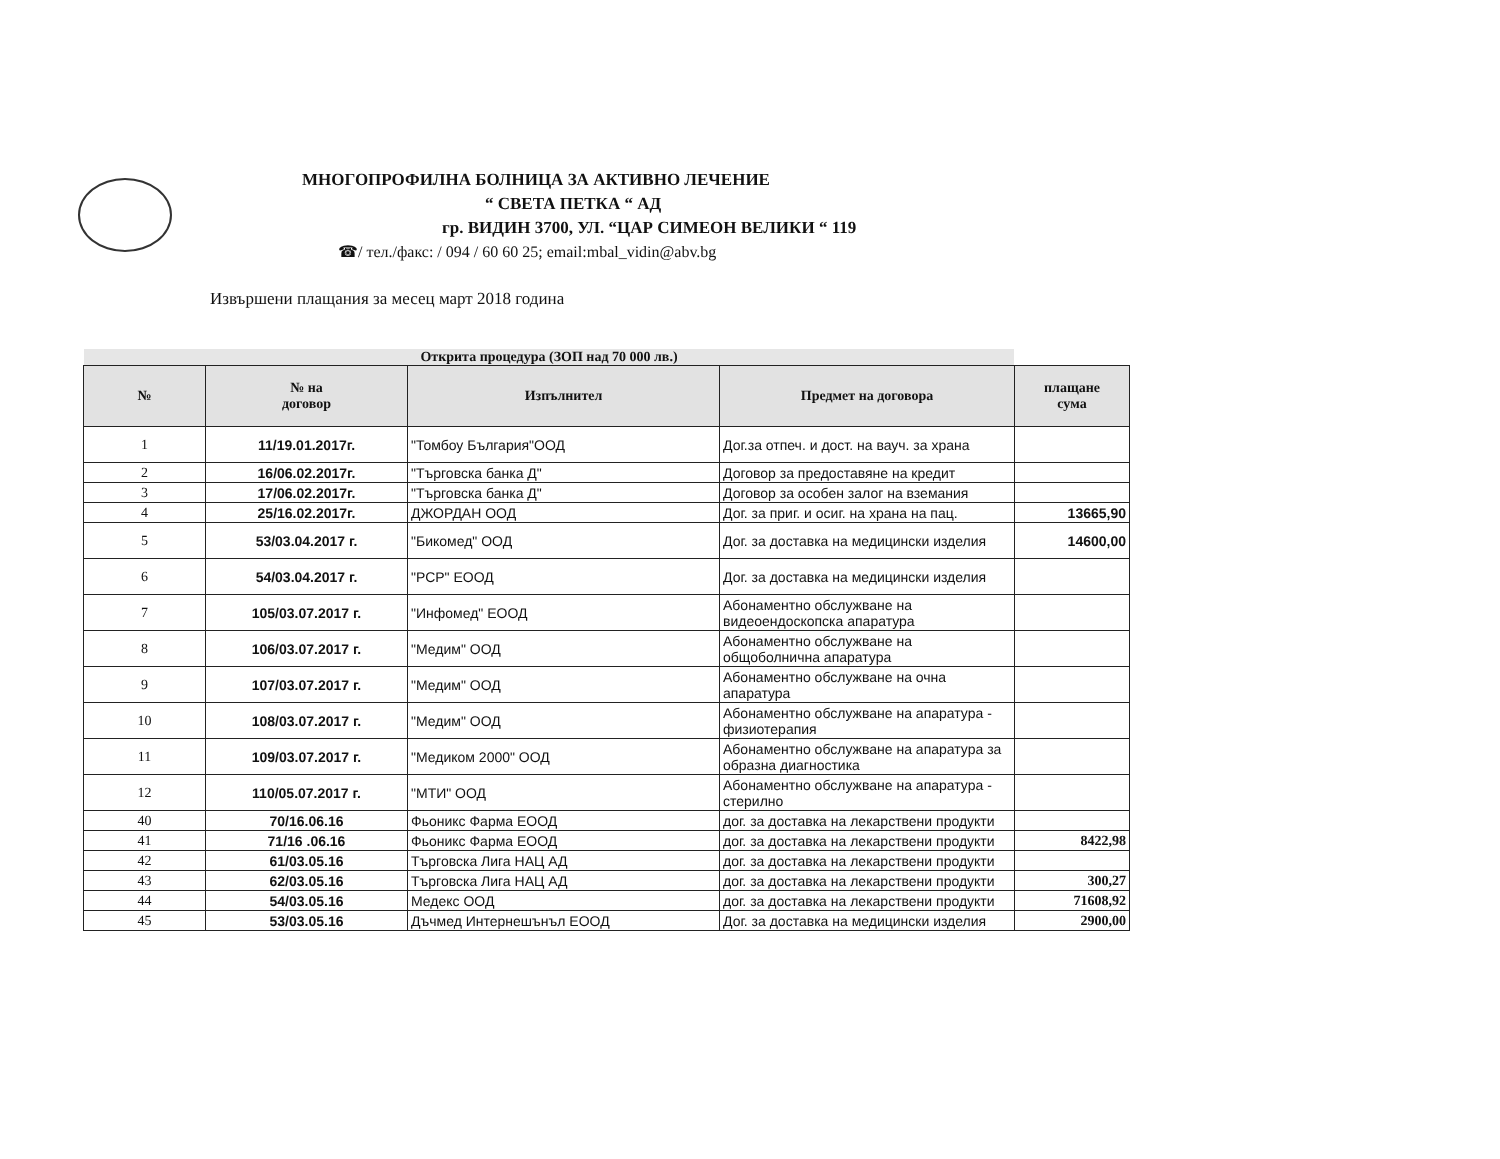МНОГОПРОФИЛНА БОЛНИЦА ЗА АКТИВНО ЛЕЧЕНИЕ
“ СВЕТА ПЕТКА “ АД
гр. ВИДИН 3700, УЛ. “ЦАР СИМЕОН ВЕЛИКИ “ 119
☎/ тел./факс: / 094 / 60 60 25; email:mbal_vidin@abv.bg
Извършени плащания за месец март 2018 година
Открита процедура (ЗОП над 70 000 лв.)
| № | № на договор | Изпълнител | Предмет на договора | плащане сума |
| --- | --- | --- | --- | --- |
| 1 | 11/19.01.2017г. | "Томбоу България"ООД | Дог.за отпеч. и дост. на вауч. за храна | |
| 2 | 16/06.02.2017г. | "Търговска банка Д" | Договор за предоставяне на кредит | |
| 3 | 17/06.02.2017г. | "Търговска банка Д" | Договор за особен залог на вземания | |
| 4 | 25/16.02.2017г. | ДЖОРДАН ООД | Дог. за приг. и осиг. на храна на пац. | 13665,90 |
| 5 | 53/03.04.2017 г. | "Бикомед" ООД | Дог. за доставка на медицински изделия | 14600,00 |
| 6 | 54/03.04.2017 г. | "РСР" ЕООД | Дог. за доставка на медицински изделия | |
| 7 | 105/03.07.2017 г. | "Инфомед" ЕООД | Абонаментно обслужване на видеоендоскопска апаратура | |
| 8 | 106/03.07.2017 г. | "Медим" ООД | Абонаментно обслужване на общоболнична апаратура | |
| 9 | 107/03.07.2017 г. | "Медим" ООД | Абонаментно обслужване на очна апаратура | |
| 10 | 108/03.07.2017 г. | "Медим" ООД | Абонаментно обслужване на апаратура - физиотерапия | |
| 11 | 109/03.07.2017 г. | "Медиком 2000" ООД | Абонаментно обслужване на апаратура за образна диагностика | |
| 12 | 110/05.07.2017 г. | "МТИ" ООД | Абонаментно обслужване на апаратура - стерилно | |
| 40 | 70/16.06.16 | Фьоникс Фарма ЕООД | дог. за доставка на лекарствени продукти | |
| 41 | 71/16 .06.16 | Фьоникс Фарма ЕООД | дог. за доставка на лекарствени продукти | 8422,98 |
| 42 | 61/03.05.16 | Търговска Лига НАЦ АД | дог. за доставка на лекарствени продукти | |
| 43 | 62/03.05.16 | Търговска Лига НАЦ АД | дог. за доставка на лекарствени продукти | 300,27 |
| 44 | 54/03.05.16 | Медекс ООД | дог. за доставка на лекарствени продукти | 71608,92 |
| 45 | 53/03.05.16 | Дъчмед Интернешънъл ЕООД | Дог. за доставка на медицински изделия | 2900,00 |